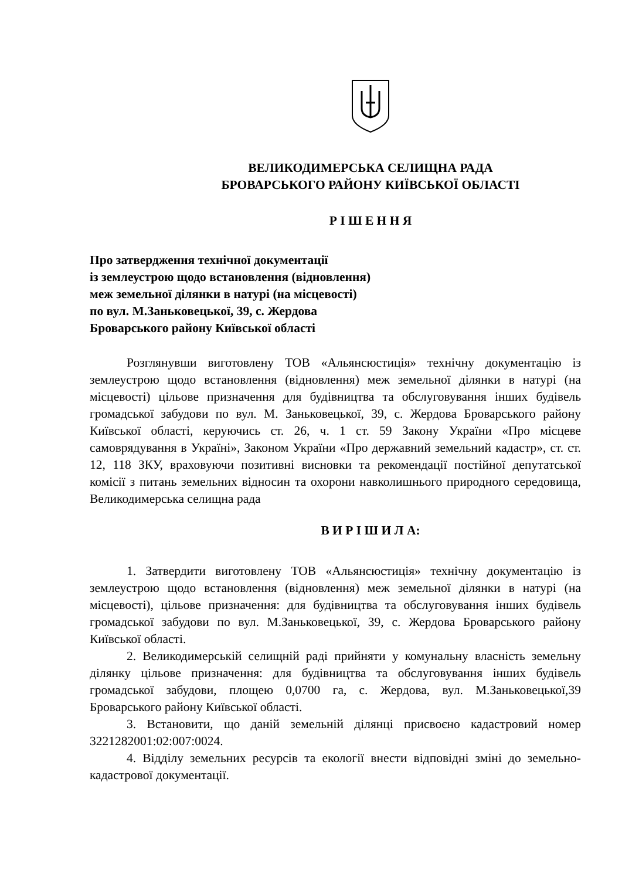ВЕЛИКОДИМЕРСЬКА СЕЛИЩНА РАДА
БРОВАРСЬКОГО РАЙОНУ КИЇВСЬКОЇ ОБЛАСТІ
Р І Ш Е Н Н Я
Про затвердження технічної документації
із землеустрою щодо встановлення (відновлення)
меж земельної ділянки в натурі (на місцевості)
по вул. М.Заньковецької, 39, с. Жердова
Броварського району Київської області
Розглянувши виготовлену ТОВ «Альянсюстиція» технічну документацію із землеустрою щодо встановлення (відновлення) меж земельної ділянки в натурі (на місцевості) цільове призначення для будівництва та обслуговування інших будівель громадської забудови по вул. М. Заньковецької, 39, с. Жердова Броварського району Київської області, керуючись ст. 26, ч. 1 ст. 59 Закону України «Про місцеве самоврядування в Україні», Законом України «Про державний земельний кадастр», ст. ст. 12, 118 ЗКУ, враховуючи позитивні висновки та рекомендації постійної депутатської комісії з питань земельних відносин та охорони навколишнього природного середовища, Великодимерська селищна рада
В И Р І Ш И Л А:
1. Затвердити виготовлену ТОВ «Альянсюстиція» технічну документацію із землеустрою щодо встановлення (відновлення) меж земельної ділянки в натурі (на місцевості), цільове призначення: для будівництва та обслуговування інших будівель громадської забудови по вул. М.Заньковецької, 39, с. Жердова Броварського району Київської області.
2. Великодимерській селищній раді прийняти у комунальну власність земельну ділянку цільове призначення: для будівництва та обслуговування інших будівель громадської забудови, площею 0,0700 га, с. Жердова, вул. М.Заньковецької,39 Броварського району Київської області.
3. Встановити, що даній земельній ділянці присвоєно кадастровий номер 3221282001:02:007:0024.
4. Відділу земельних ресурсів та екології внести відповідні зміні до земельно-кадастрової документації.